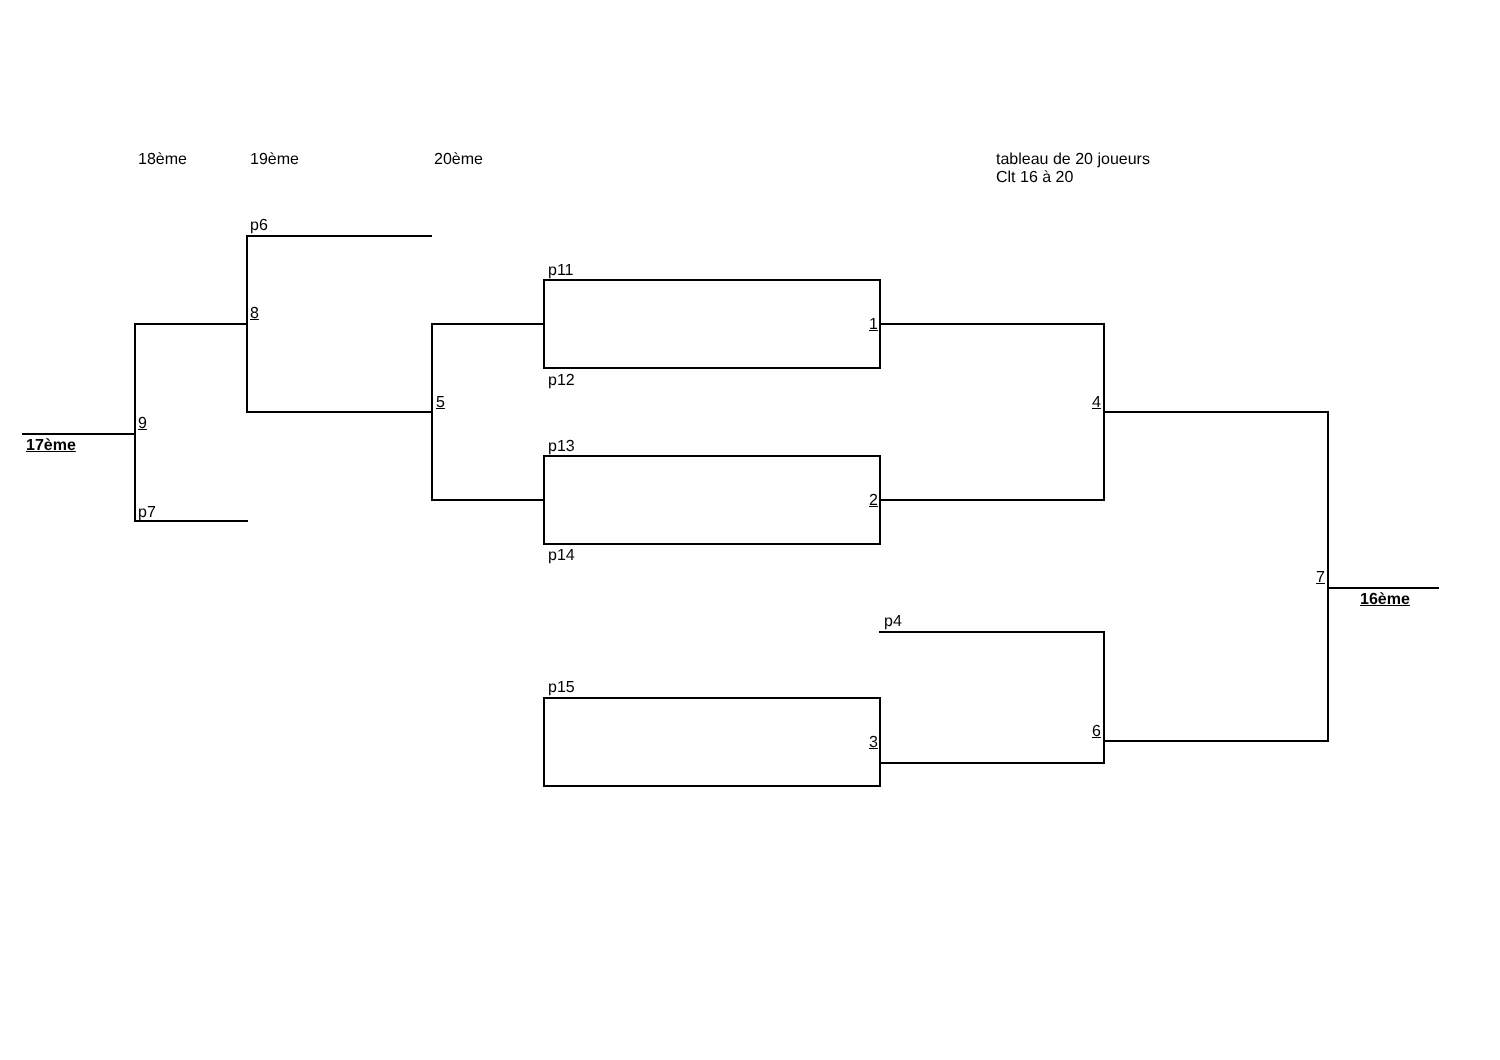18ème 19ème 20ème
tableau de 20 joueurs
Clt 16 à 20
p6
p11
8
1
p12
5 4
9
17ème p13
2
p7
p14
7
16ème
p4
p15
6
3